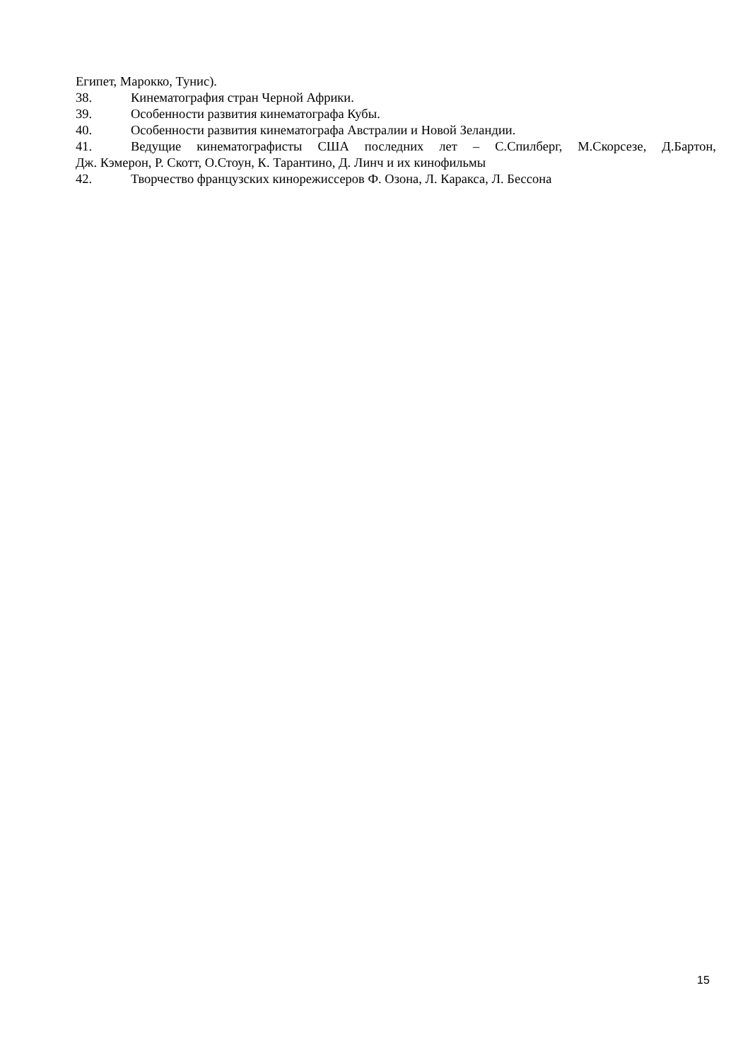Египет, Марокко, Тунис).
38. Кинематография стран Черной Африки.
39. Особенности развития кинематографа Кубы.
40. Особенности развития кинематографа Австралии и Новой Зеландии.
41. Ведущие кинематографисты США последних лет – С.Спилберг, М.Скорсезе, Д.Бартон,
Дж. Кэмерон, Р. Скотт, О.Стоун, К. Тарантино, Д. Линч и их кинофильмы
42. Творчество французских кинорежиссеров Ф. Озона, Л. Каракса, Л. Бессона
15